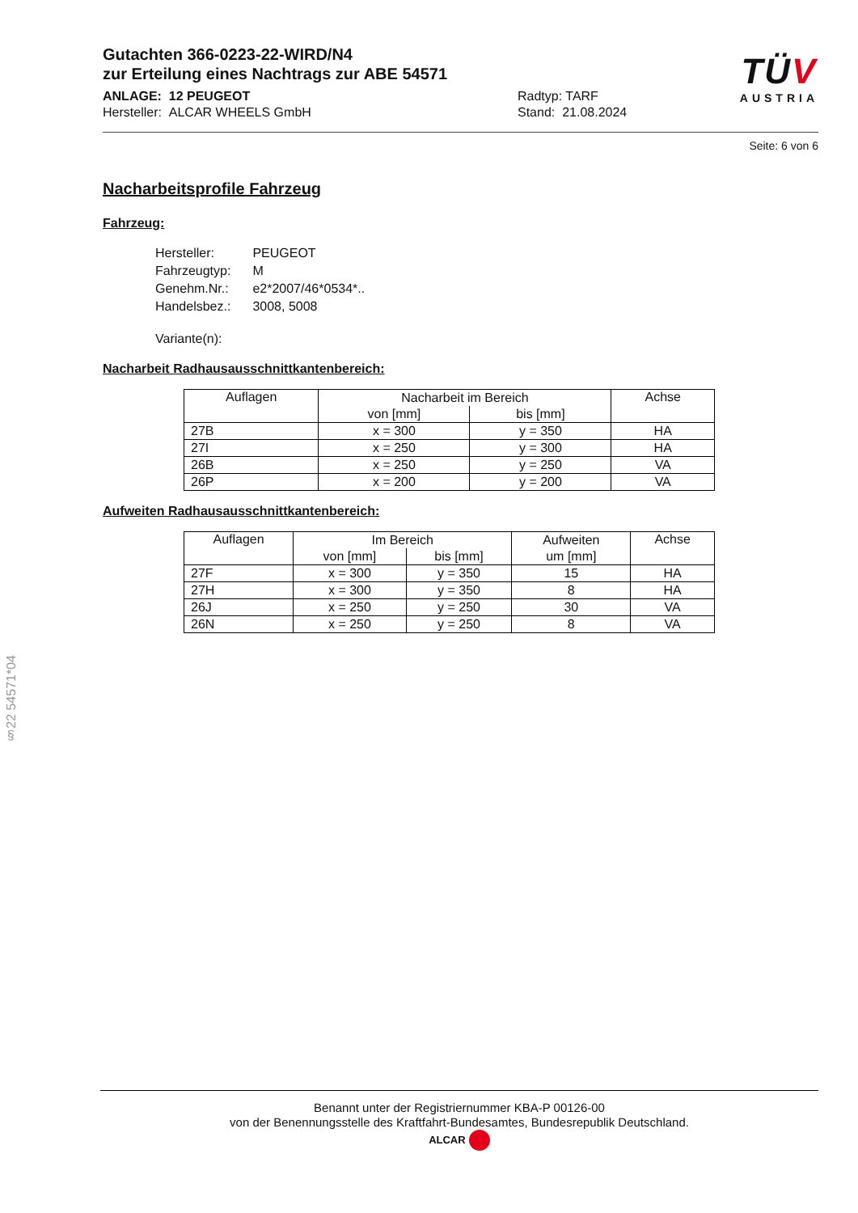Gutachten 366-0223-22-WIRD/N4
zur Erteilung eines Nachtrags zur ABE 54571
TÜV
AUSTRIA
ANLAGE: 12 PEUGEOT
Hersteller: ALCAR WHEELS GmbH
Radtyp: TARF
Stand: 21.08.2024
Seite: 6 von 6
Nacharbeitsprofile Fahrzeug
Fahrzeug:
| Hersteller: | PEUGEOT |
| Fahrzeugtyp: | M |
| Genehm.Nr.: | e2*2007/46*0534*.. |
| Handelsbez.: | 3008, 5008 |
| Variante(n): | |
Nacharbeit Radhausausschnittkantenbereich:
| Auflagen | Nacharbeit im Bereich | | Achse |
| --- | --- | --- | --- |
| | von [mm] | bis [mm] | |
| 27B | x = 300 | y = 350 | HA |
| 27I | x = 250 | y = 300 | HA |
| 26B | x = 250 | y = 250 | VA |
| 26P | x = 200 | y = 200 | VA |
Aufweiten Radhausausschnittkantenbereich:
| Auflagen | Im Bereich | | Aufweiten | Achse |
| --- | --- | --- | --- | --- |
| | von [mm] | bis [mm] | um [mm] | |
| 27F | x = 300 | y = 350 | 15 | HA |
| 27H | x = 300 | y = 350 | 8 | HA |
| 26J | x = 250 | y = 250 | 30 | VA |
| 26N | x = 250 | y = 250 | 8 | VA |
§22 54571*04
Benannt unter der Registriernummer KBA-P 00126-00
von der Benennungsstelle des Kraftfahrt-Bundesamtes, Bundesrepublik Deutschland.
ALCAR